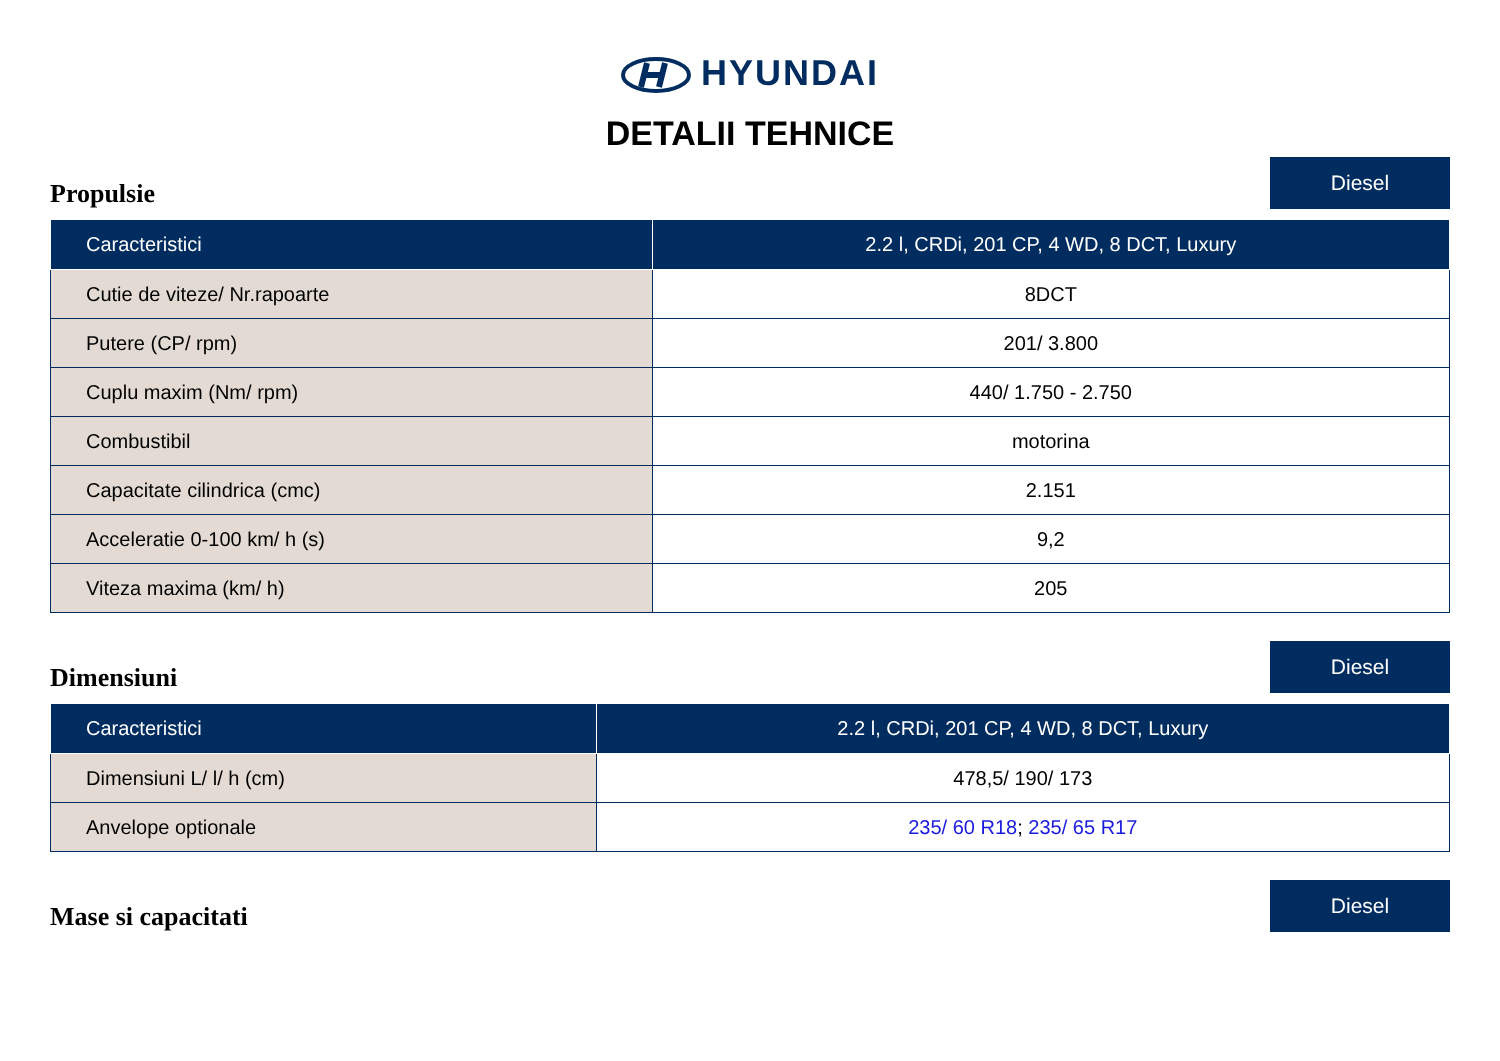HYUNDAI
DETALII TEHNICE
Propulsie
Diesel
| Caracteristici | 2.2 l, CRDi, 201 CP, 4 WD, 8 DCT, Luxury |
| --- | --- |
| Cutie de viteze/ Nr.rapoarte | 8DCT |
| Putere (CP/ rpm) | 201/ 3.800 |
| Cuplu maxim (Nm/ rpm) | 440/ 1.750 - 2.750 |
| Combustibil | motorina |
| Capacitate cilindrica (cmc) | 2.151 |
| Acceleratie 0-100 km/ h (s) | 9,2 |
| Viteza maxima (km/ h) | 205 |
Dimensiuni
Diesel
| Caracteristici | 2.2 l, CRDi, 201 CP, 4 WD, 8 DCT, Luxury |
| --- | --- |
| Dimensiuni L/ l/ h (cm) | 478,5/ 190/ 173 |
| Anvelope optionale | 235/ 60 R18 ; 235/ 65 R17 |
Mase si capacitati
Diesel